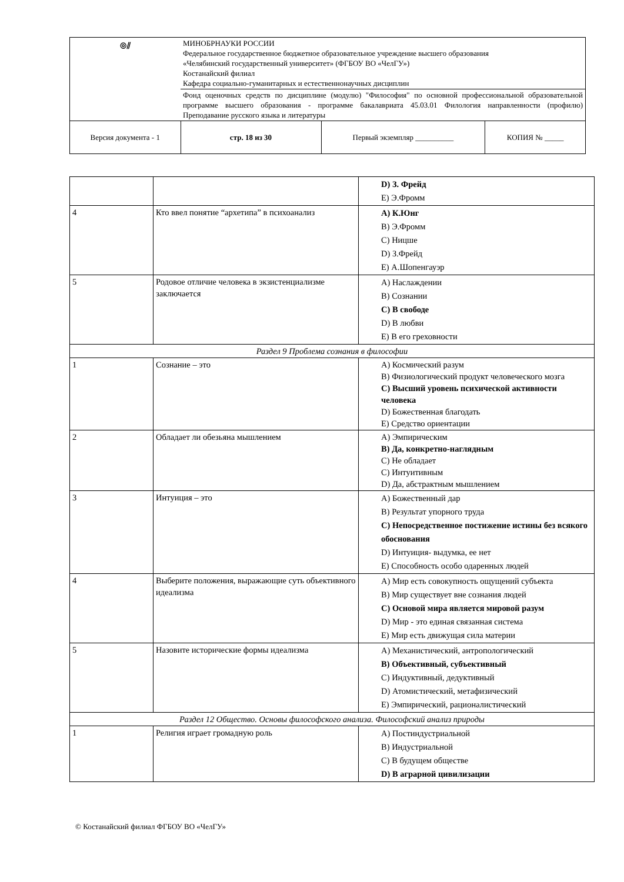| ◎⫽ | МИНОБРНАУКИ РОССИИ Федеральное государственное бюджетное образовательное учреждение высшего образования «Челябинский государственный университет» (ФГБОУ ВО «ЧелГУ») Костанайский филиал Кафедра социально-гуманитарных и естественнонаучных дисциплин | | |
| | Фонд оценочных средств по дисциплине (модулю) "Философия" по основной профессиональной образовательной программе высшего образования - программе бакалавриата 45.03.01 Филология направленности (профилю) Преподавание русского языка и литературы | | |
| Версия документа - 1 | стр. 18 из 30 | Первый экземпляр __________ | КОПИЯ № _____ |
| | | D) З. Фрейд E) Э.Фромм |
| 4 | Кто ввел понятие “архетипа” в психоанализ | A) К.Юнг B) Э.Фромм C) Ницше D) З.Фрейд E) А.Шопенгауэр |
| 5 | Родовое отличие человека в экзистенциализме заключается | A) Наслаждении B) Сознании C) В свободе D) В любви E) В его греховности |
| Раздел 9 Проблема сознания в философии | | |
| 1 | Сознание – это | A) Космический разум B) Физиологический продукт человеческого мозга C) Высший уровень психической активности человека D) Божественная благодать E) Средство ориентации |
| 2 | Обладает ли обезьяна мышлением | A) Эмпирическим B) Да, конкретно-наглядным C) Не обладает C) Интуитивным D) Да, абстрактным мышлением |
| 3 | Интуиция – это | A) Божественный дар B) Результат упорного труда C) Непосредственное постижение истины без всякого обоснования D) Интуиция- выдумка, ее нет E) Способность особо одаренных людей |
| 4 | Выберите положения, выражающие суть объективного идеализма | A) Мир есть совокупность ощущений субъекта B) Мир существует вне сознания людей C) Основой мира является мировой разум D) Мир - это единая связанная система E) Мир есть движущая сила материи |
| 5 | Назовите исторические формы идеализма | A) Механистический, антропологический B) Объективный, субъективный C) Индуктивный, дедуктивный D) Атомистический, метафизический E) Эмпирический, рационалистический |
| Раздел 12 Общество. Основы философского анализа. Философский анализ природы | | |
| 1 | Религия играет громадную роль | A) Постиндустриальной B) Индустриальной C) В будущем обществе D) В аграрной цивилизации |
© Костанайский филиал ФГБОУ ВО «ЧелГУ»